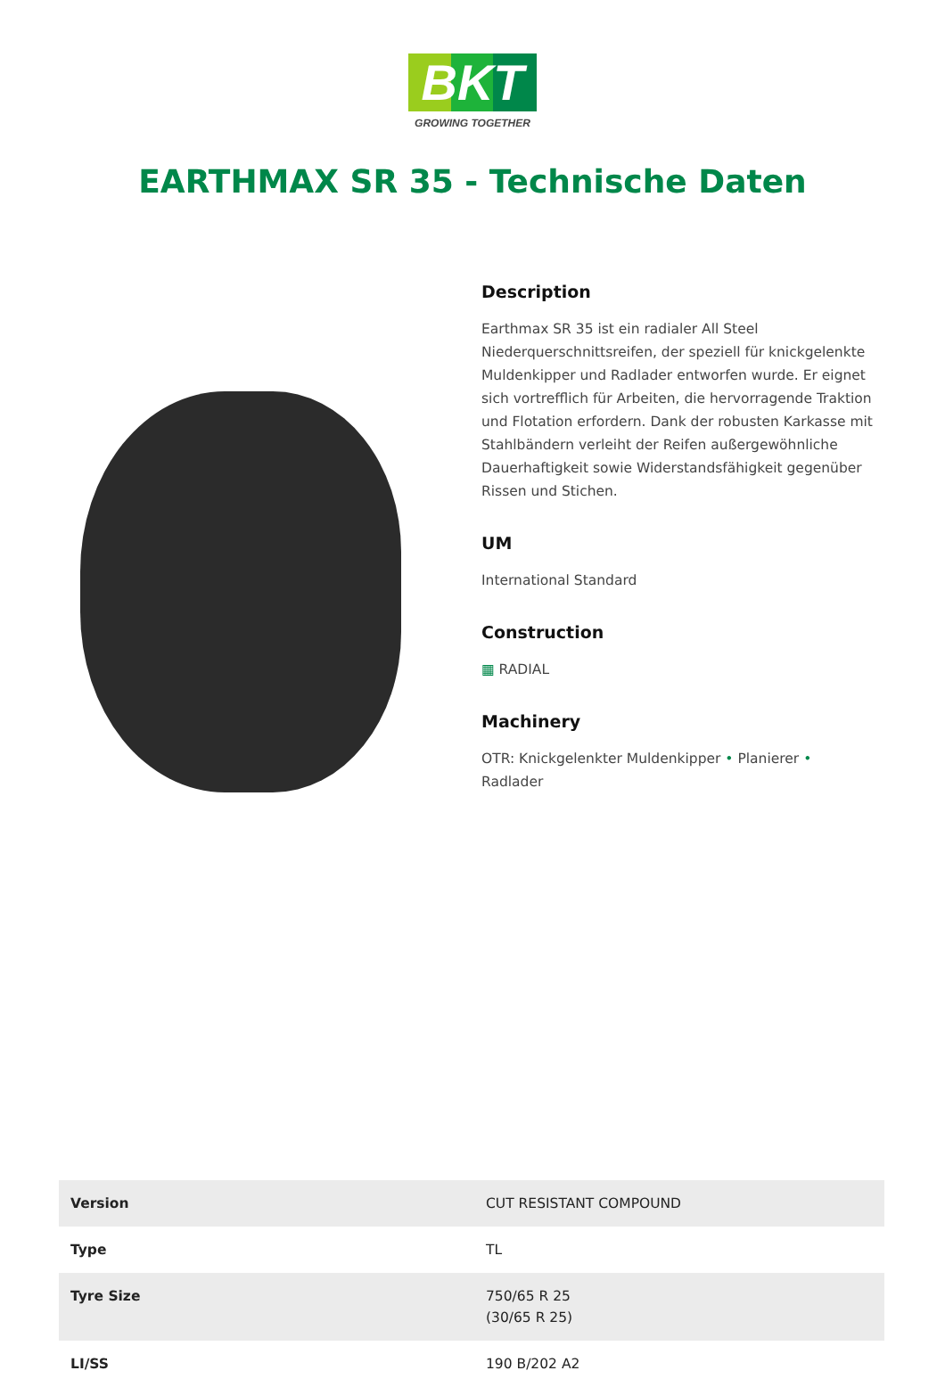BKT
GROWING TOGETHER
EARTHMAX SR 35 - Technische Daten
Description
Earthmax SR 35 ist ein radialer All Steel Niederquerschnittsreifen, der speziell für knickgelenkte Muldenkipper und Radlader entworfen wurde. Er eignet sich vortrefflich für Arbeiten, die hervorragende Traktion und Flotation erfordern. Dank der robusten Karkasse mit Stahlbändern verleiht der Reifen außergewöhnliche Dauerhaftigkeit sowie Widerstandsfähigkeit gegenüber Rissen und Stichen.
UM
International Standard
Construction
▦ RADIAL
Machinery
OTR: Knickgelenkter Muldenkipper • Planierer • Radlader
| Version | CUT RESISTANT COMPOUND |
| Type | TL |
| Tyre Size | 750/65 R 25 (30/65 R 25) |
| LI/SS | 190 B/202 A2 |